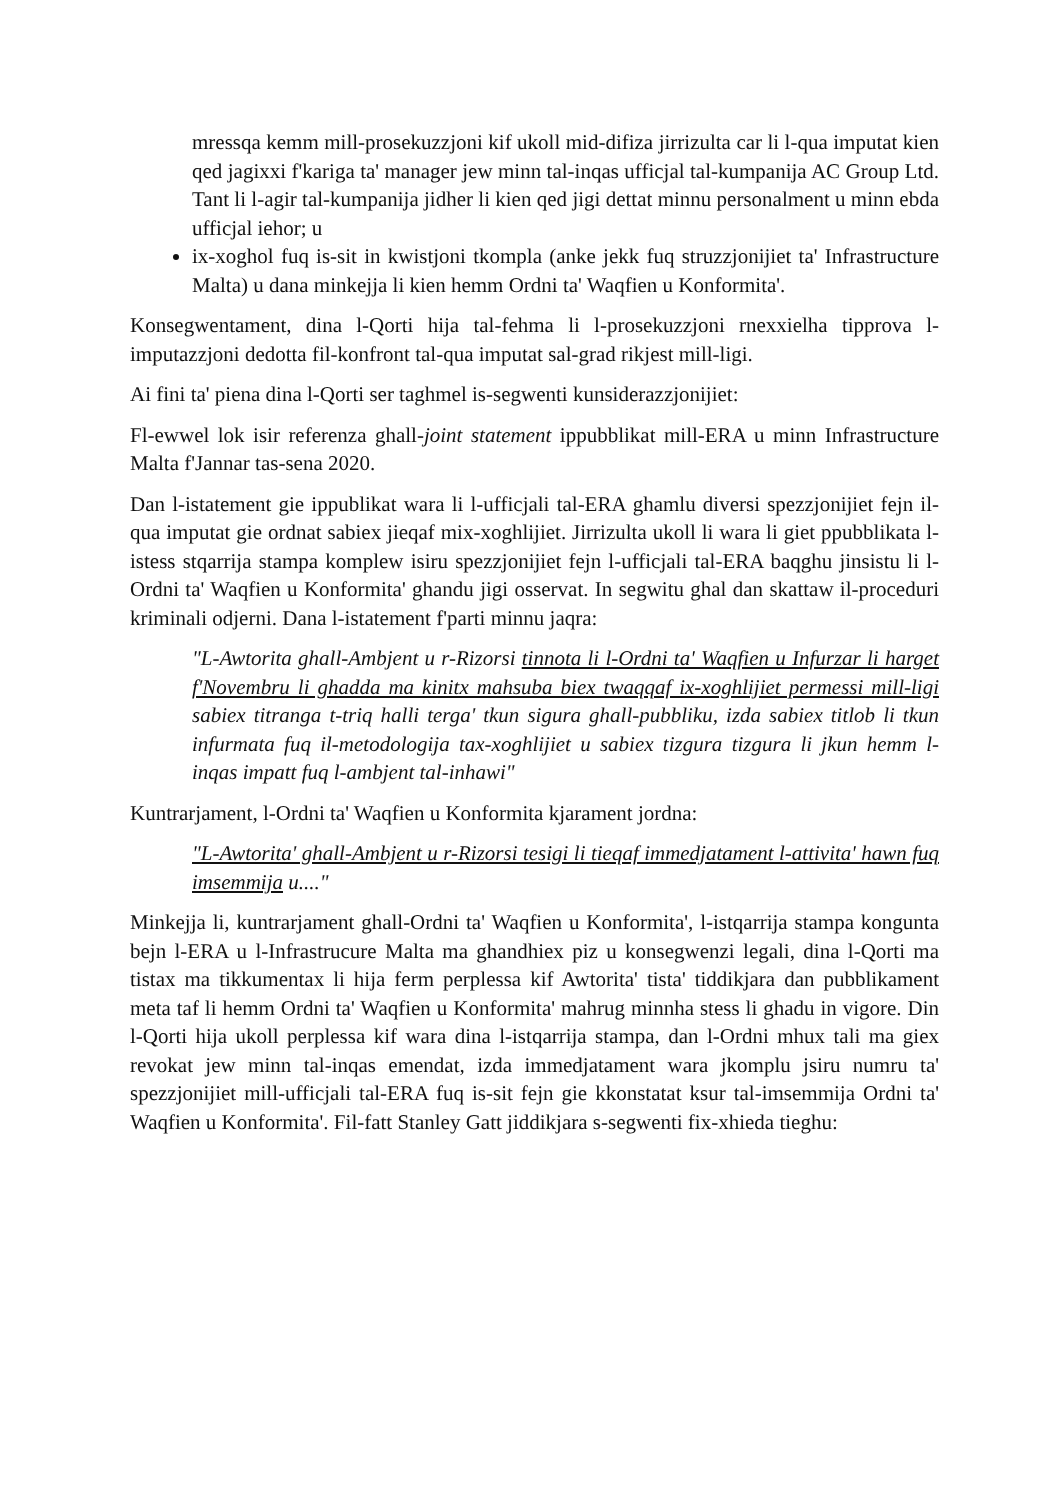mressqa kemm mill-prosekuzzjoni kif ukoll mid-difiza jirrizulta car li l-qua imputat kien qed jagixxi f'kariga ta' manager jew minn tal-inqas ufficjal tal-kumpanija AC Group Ltd. Tant li l-agir tal-kumpanija jidher li kien qed jigi dettat minnu personalment u minn ebda ufficjal iehor; u
ix-xoghol fuq is-sit in kwistjoni tkompla (anke jekk fuq struzzjonijiet ta' Infrastructure Malta) u dana minkejja li kien hemm Ordni ta' Waqfien u Konformita'.
Konsegwentament, dina l-Qorti hija tal-fehma li l-prosekuzzjoni rnexxielha tipprova l-imputazzjoni dedotta fil-konfront tal-qua imputat sal-grad rikjest mill-ligi.
Ai fini ta' piena dina l-Qorti ser taghmel is-segwenti kunsiderazzjonijiet:
Fl-ewwel lok isir referenza ghall-joint statement ippubblikat mill-ERA u minn Infrastructure Malta f'Jannar tas-sena 2020.
Dan l-istatement gie ippublikat wara li l-ufficjali tal-ERA ghamlu diversi spezzjonijiet fejn il-qua imputat gie ordnat sabiex jieqaf mix-xoghlijiet. Jirrizulta ukoll li wara li giet ppubblikata l-istess stqarrija stampa komplew isiru spezzjonijiet fejn l-ufficjali tal-ERA baqghu jinsistu li l-Ordni ta' Waqfien u Konformita' ghandu jigi osservat. In segwitu ghal dan skattaw il-proceduri kriminali odjerni. Dana l-istatement f'parti minnu jaqra:
"L-Awtorita ghall-Ambjent u r-Rizorsi tinnota li l-Ordni ta' Waqfien u Infurzar li harget f'Novembru li ghadda ma kinitx mahsuba biex twaqqaf ix-xoghlijiet permessi mill-ligi sabiex titranga t-triq halli terga' tkun sigura ghall-pubbliku, izda sabiex titlob li tkun infurmata fuq il-metodologija tax-xoghlijiet u sabiex tizgura tizgura li jkun hemm l-inqas impatt fuq l-ambjent tal-inhawi"
Kuntrarjament, l-Ordni ta' Waqfien u Konformita kjarament jordna:
"L-Awtorita' ghall-Ambjent u r-Rizorsi tesigi li tieqaf immedjatament l-attivita' hawn fuq imsemmija u...."
Minkejja li, kuntrarjament ghall-Ordni ta' Waqfien u Konformita', l-istqarrija stampa kongunta bejn l-ERA u l-Infrastrucure Malta ma ghandhiex piz u konsegwenzi legali, dina l-Qorti ma tistax ma tikkumentax li hija ferm perplessa kif Awtorita' tista' tiddikjara dan pubblikament meta taf li hemm Ordni ta' Waqfien u Konformita' mahrug minnha stess li ghadu in vigore. Din l-Qorti hija ukoll perplessa kif wara dina l-istqarrija stampa, dan l-Ordni mhux tali ma giex revokat jew minn tal-inqas emendat, izda immedjatament wara jkomplu jsiru numru ta' spezzjonijiet mill-ufficjali tal-ERA fuq is-sit fejn gie kkonstatat ksur tal-imsemmija Ordni ta' Waqfien u Konformita'. Fil-fatt Stanley Gatt jiddikjara s-segwenti fix-xhieda tieghu: